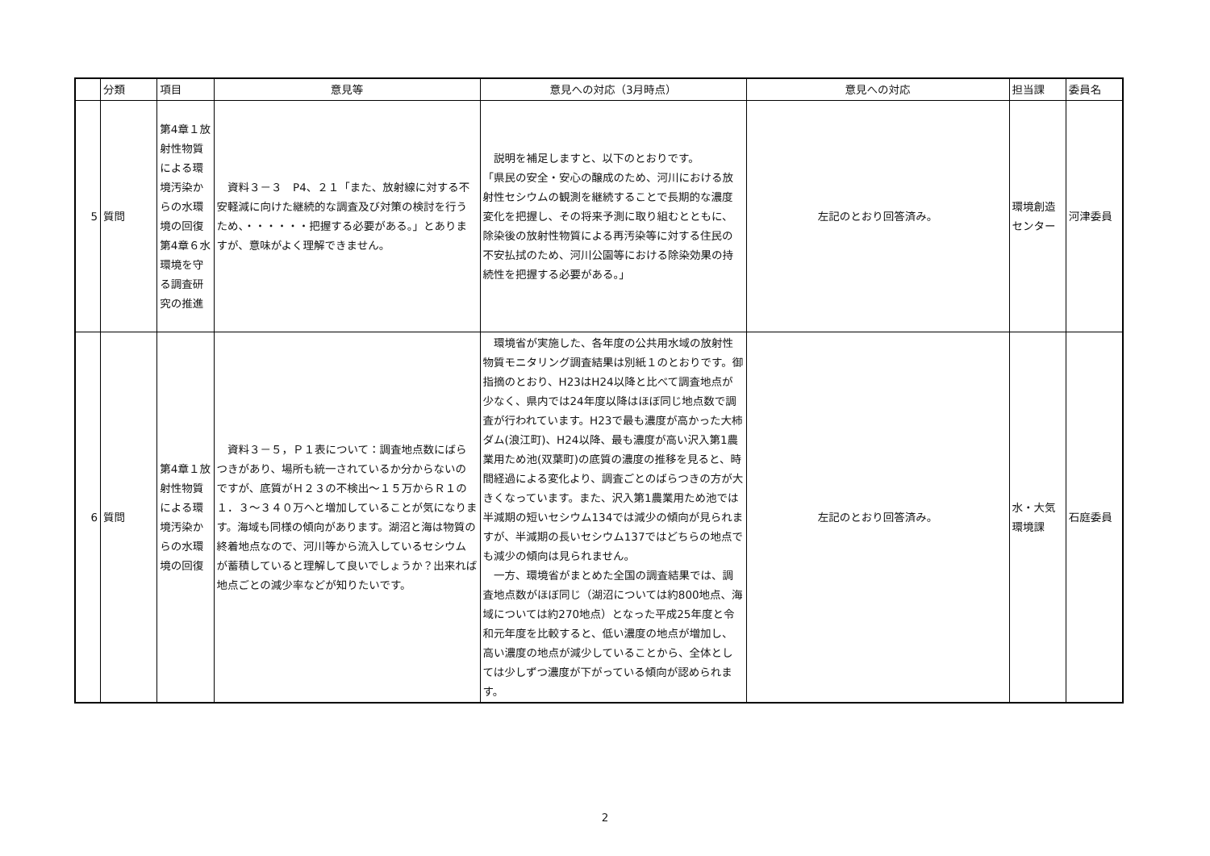| | 分類 | 項目 | 意見等 | 意見への対応（3月時点） | 意見への対応 | 担当課 | 委員名 |
| --- | --- | --- | --- | --- | --- | --- | --- |
| 5 | 質問 | 第4章１放射性物質による環境汚染からの水環境の回復 第4章６水環境を守る調査研究の推進 | 資料３－３ P4、２１「また、放射線に対する不安軽減に向けた継続的な調査及び対策の検討を行うため、・・・・・・把握する必要がある。」とありますが、意味がよく理解できません。 | 説明を補足しますと、以下のとおりです。 「県民の安全・安心の醸成のため、河川における放射性セシウムの観測を継続することで長期的な濃度変化を把握し、その将来予測に取り組むとともに、除染後の放射性物質による再汚染等に対する住民の不安払拭のため、河川公園等における除染効果の持続性を把握する必要がある。」 | 左記のとおり回答済み。 | 環境創造センター | 河津委員 |
| 6 | 質問 | 第4章１放射性物質による環境汚染からの水環境の回復 | 資料３－５，Ｐ１表について：調査地点数にばらつきがあり、場所も統一されているか分からないのですが、底質がＨ２３の不検出～１５万からＲ１の１．３～３４０万へと増加していることが気になります。海域も同様の傾向があります。湖沼と海は物質の終着地点なので、河川等から流入しているセシウムが蓄積していると理解して良いでしょうか？出来れば地点ごとの減少率などが知りたいです。 | 環境省が実施した、各年度の公共用水域の放射性物質モニタリング調査結果は別紙１のとおりです。御指摘のとおり、H23はH24以降と比べて調査地点が少なく、県内では24年度以降はほぼ同じ地点数で調査が行われています。H23で最も濃度が高かった大柿ダム(浪江町)、H24以降、最も濃度が高い沢入第1農業用ため池(双葉町)の底質の濃度の推移を見ると、時間経過による変化より、調査ごとのばらつきの方が大きくなっています。また、沢入第1農業用ため池では半減期の短いセシウム134では減少の傾向が見られますが、半減期の長いセシウム137ではどちらの地点でも減少の傾向は見られません。 一方、環境省がまとめた全国の調査結果では、調査地点数がほぼ同じ（湖沼については約800地点、海域については約270地点）となった平成25年度と令和元年度を比較すると、低い濃度の地点が増加し、高い濃度の地点が減少していることから、全体としては少しずつ濃度が下がっている傾向が認められます。 | 左記のとおり回答済み。 | 水・大気環境課 | 石庭委員 |
2